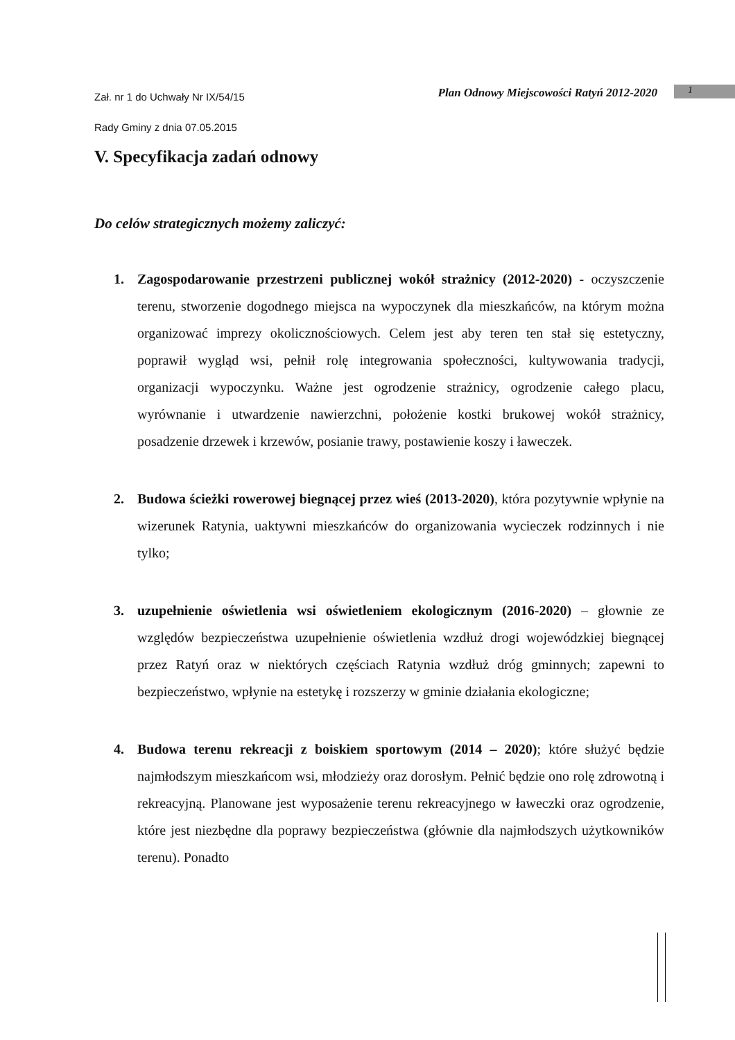Zał. nr 1 do Uchwały Nr IX/54/15
Rady Gminy z dnia 07.05.2015
Plan Odnowy Miejscowości Ratyń 2012-2020
1
V. Specyfikacja zadań odnowy
Do celów strategicznych możemy zaliczyć:
1. Zagospodarowanie przestrzeni publicznej wokół strażnicy (2012-2020) - oczyszczenie terenu, stworzenie dogodnego miejsca na wypoczynek dla mieszkańców, na którym można organizować imprezy okolicznościowych. Celem jest aby teren ten stał się estetyczny, poprawił wygląd wsi, pełnił rolę integrowania społeczności, kultywowania tradycji, organizacji wypoczynku. Ważne jest ogrodzenie strażnicy, ogrodzenie całego placu, wyrównanie i utwardzenie nawierzchni, położenie kostki brukowej wokół strażnicy, posadzenie drzewek i krzewów, posianie trawy, postawienie koszy i ławeczek.
2. Budowa ścieżki rowerowej biegnącej przez wieś (2013-2020), która pozytywnie wpłynie na wizerunek Ratynia, uaktywni mieszkańców do organizowania wycieczek rodzinnych i nie tylko;
3. uzupełnienie oświetlenia wsi oświetleniem ekologicznym (2016-2020) – głownie ze względów bezpieczeństwa uzupełnienie oświetlenia wzdłuż drogi wojewódzkiej biegnącej przez Ratyń oraz w niektórych częściach Ratynia wzdłuż dróg gminnych; zapewni to bezpieczeństwo, wpłynie na estetykę i rozszerzy w gminie działania ekologiczne;
4. Budowa terenu rekreacji z boiskiem sportowym (2014 – 2020); które służyć będzie najmłodszym mieszkańcom wsi, młodzieży oraz dorosłym. Pełnić będzie ono rolę zdrowotną i rekreacyjną. Planowane jest wyposażenie terenu rekreacyjnego w ławeczki oraz ogrodzenie, które jest niezbędne dla poprawy bezpieczeństwa (głównie dla najmłodszych użytkowników terenu). Ponadto